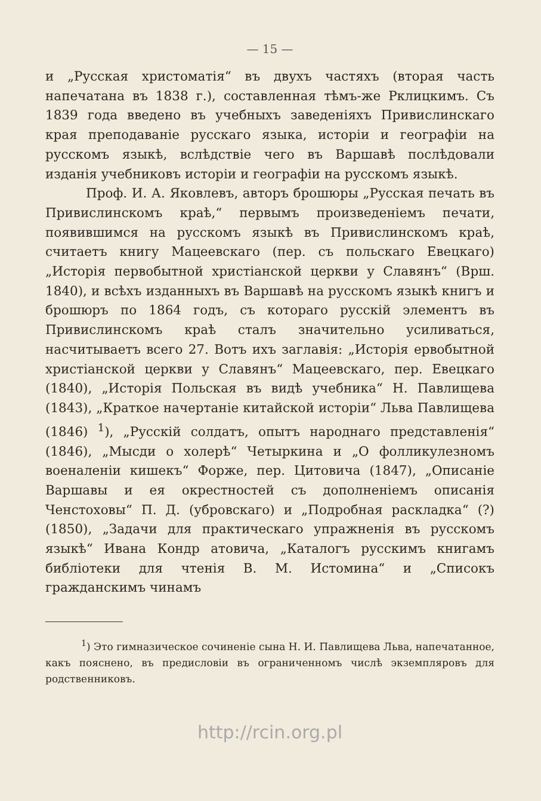— 15 —
и „Русская христоматія“ въ двухъ частяхъ (вторая часть напечатана въ 1838 г.), составленная тѣмъ-же Рклицкимъ. Съ 1839 года введено въ учебныхъ заведеніяхъ Привислинскаго края преподаваніе русскаго языка, исторіи и географіи на русскомъ языкѣ, вслѣдствіе чего въ Варшавѣ послѣдовали изданія учебниковъ исторіи и географіи на русскомъ языкѣ.
Проф. И. А. Яковлевъ, авторъ брошюры „Русская печать въ Привислинскомъ краѣ,“ первымъ произведеніемъ печати, появившимся на русскомъ языкѣ въ Привислинскомъ краѣ, считаетъ книгу Мацеевскаго (пер. съ польскаго Евецкаго) „Исторія первобытной христіанской церкви у Славянъ“ (Врш. 1840), и всѣхъ изданныхъ въ Варшавѣ на русскомъ языкѣ книгъ и брошюръ по 1864 годъ, съ котораго русскій элементъ въ Привислинскомъ краѣ сталъ значительно усиливаться, насчитываетъ всего 27. Вотъ ихъ заглавія: „Исторія ервобытной христіанской церкви у Славянъ“ Мацеевскаго, пер. Евецкаго (1840), „Исторія Польская въ видѣ учебника“ Н. Павлищева (1843), „Краткое начертаніе китайской исторіи“ Льва Павлищева (1846) <sup>1</sup>), „Русскій солдатъ, опытъ народнаго представленія“ (1846), „Мысди о холерѣ“ Четыркина и „О фолликулезномъ военаленіи кишекъ“ Форже, пер. Цитовича (1847), „Описаніе Варшавы и ея окрестностей съ дополненіемъ описанія Ченстоховы“ П. Д. (убровскаго) и „Подробная раскладка“ (?) (1850), „Задачи для практическаго упражненія въ русскомъ языкѣ“ Ивана Кондр атовича, „Каталогъ русскимъ книгамъ библіотеки для чтенія В. М. Истомина“ и „Списокъ гражданскимъ чинамъ
<sup>1</sup>) Это гимназическое сочиненіе сына Н. И. Павлищева Льва, напечатанное, какъ пояснено, въ предисловіи въ ограниченномъ числѣ экземпляровъ для родственниковъ.
http://rcin.org.pl